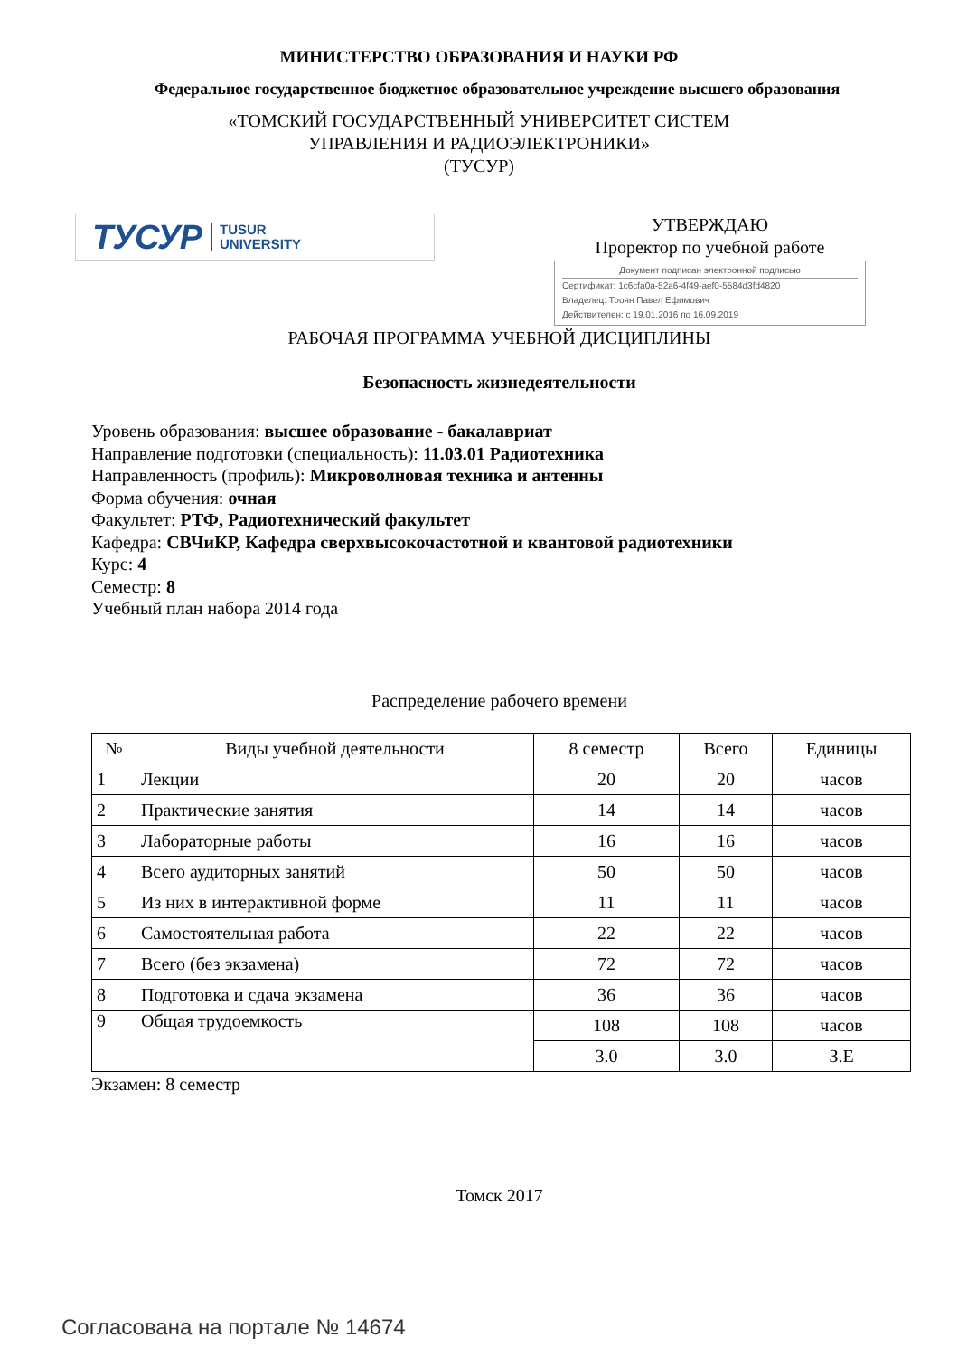МИНИСТЕРСТВО ОБРАЗОВАНИЯ И НАУКИ РФ
Федеральное государственное бюджетное образовательное учреждение высшего образования
«ТОМСКИЙ ГОСУДАРСТВЕННЫЙ УНИВЕРСИТЕТ СИСТЕМ
УПРАВЛЕНИЯ И РАДИОЭЛЕКТРОНИКИ»
(ТУСУР)
ТУСУР TUSUR
UNIVERSITY
УТВЕРЖДАЮ
Проректор по учебной работе
Документ подписан электронной подписью
Сертификат: 1c6cfa0a-52a6-4f49-aef0-5584d3fd4820
Владелец: Троян Павел Ефимович
Действителен: с 19.01.2016 по 16.09.2019
РАБОЧАЯ ПРОГРАММА УЧЕБНОЙ ДИСЦИПЛИНЫ
Безопасность жизнедеятельности
Уровень образования: высшее образование - бакалавриат
Направление подготовки (специальность): 11.03.01 Радиотехника
Направленность (профиль): Микроволновая техника и антенны
Форма обучения: очная
Факультет: РТФ, Радиотехнический факультет
Кафедра: СВЧиКР, Кафедра сверхвысокочастотной и квантовой радиотехники
Курс: 4
Семестр: 8
Учебный план набора 2014 года
Распределение рабочего времени
| № | Виды учебной деятельности | 8 семестр | Всего | Единицы |
| --- | --- | --- | --- | --- |
| 1 | Лекции | 20 | 20 | часов |
| 2 | Практические занятия | 14 | 14 | часов |
| 3 | Лабораторные работы | 16 | 16 | часов |
| 4 | Всего аудиторных занятий | 50 | 50 | часов |
| 5 | Из них в интерактивной форме | 11 | 11 | часов |
| 6 | Самостоятельная работа | 22 | 22 | часов |
| 7 | Всего (без экзамена) | 72 | 72 | часов |
| 8 | Подготовка и сдача экзамена | 36 | 36 | часов |
| 9 | Общая трудоемкость | 108 | 108 | часов |
| | | 3.0 | 3.0 | З.Е |
Экзамен: 8 семестр
Томск 2017
Согласована на портале № 14674